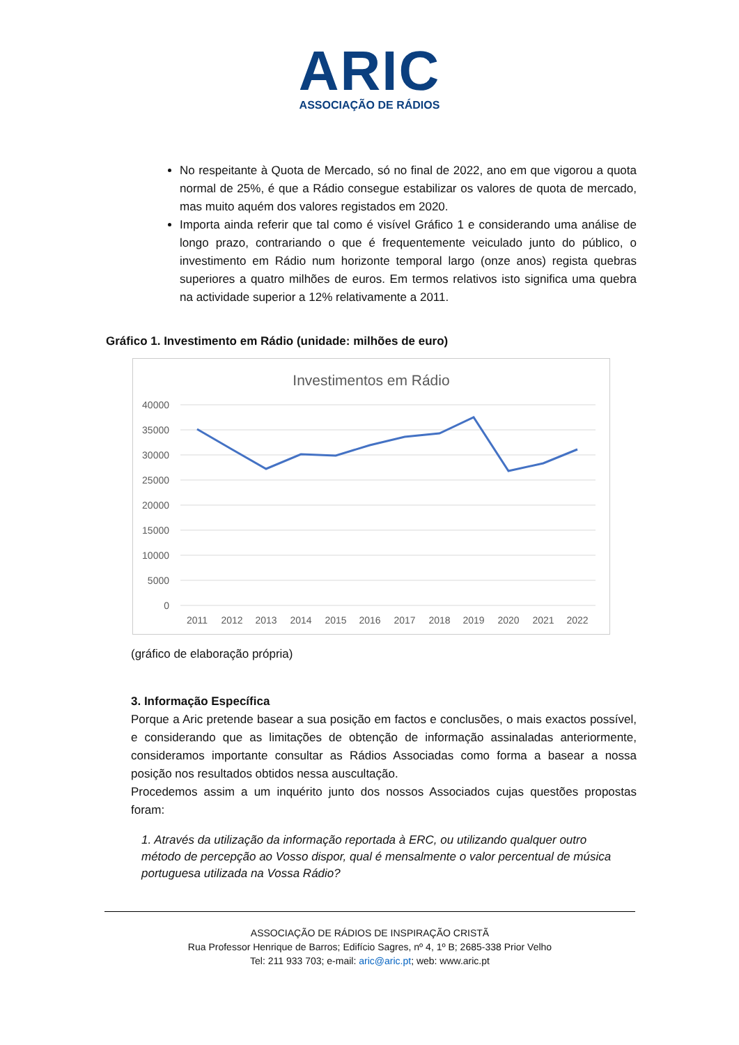ARIC
ASSOCIAÇÃO DE RÁDIOS
No respeitante à Quota de Mercado, só no final de 2022, ano em que vigorou a quota normal de 25%, é que a Rádio consegue estabilizar os valores de quota de mercado, mas muito aquém dos valores registados em 2020.
Importa ainda referir que tal como é visível Gráfico 1 e considerando uma análise de longo prazo, contrariando o que é frequentemente veiculado junto do público, o investimento em Rádio num horizonte temporal largo (onze anos) regista quebras superiores a quatro milhões de euros. Em termos relativos isto significa uma quebra na actividade superior a 12% relativamente a 2011.
Gráfico 1. Investimento em Rádio (unidade: milhões de euro)
Investimentos em Rádio
40000
35000
30000
25000
20000
15000
10000
5000
0
2011
2012
2013
2014
2015
2016
2017
2018
2019
2020
2021
2022
(gráfico de elaboração própria)
3. Informação Específica
Porque a Aric pretende basear a sua posição em factos e conclusões, o mais exactos possível, e considerando que as limitações de obtenção de informação assinaladas anteriormente, consideramos importante consultar as Rádios Associadas como forma a basear a nossa posição nos resultados obtidos nessa auscultação.
Procedemos assim a um inquérito junto dos nossos Associados cujas questões propostas foram:
1. Através da utilização da informação reportada à ERC, ou utilizando qualquer outro método de percepção ao Vosso dispor, qual é mensalmente o valor percentual de música portuguesa utilizada na Vossa Rádio?
ASSOCIAÇÃO DE RÁDIOS DE INSPIRAÇÃO CRISTÃ
Rua Professor Henrique de Barros; Edifício Sagres, nº 4, 1º B; 2685-338 Prior Velho
Tel: 211 933 703; e-mail: aric@aric.pt; web: www.aric.pt